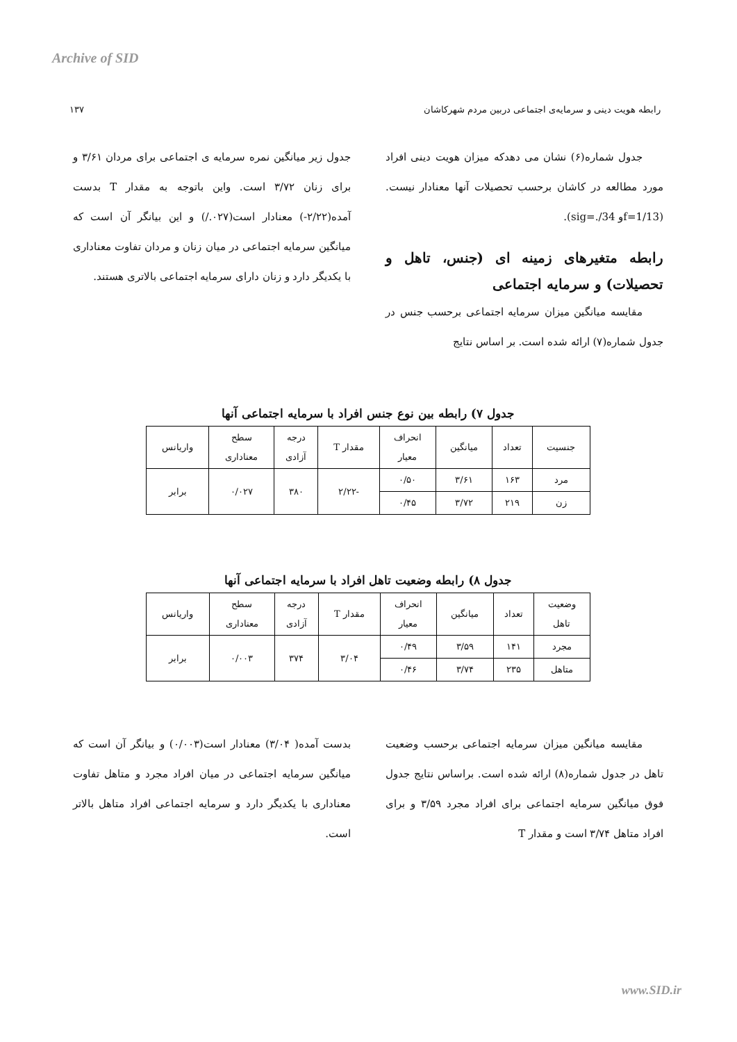Archive of SID
رابطه هویت دینی و سرمایه‌ی اجتماعی دربین مردم شهرکاشان ۱۳۷
جدول شماره(۶) نشان می دهدکه میزان هویت دینی افراد مورد مطالعه در کاشان برحسب تحصیلات آنها معنادار نیست. (f=1/13و sig=./34).
رابطه متغیرهای زمینه ای (جنس، تاهل و تحصیلات) و سرمایه اجتماعی
مقایسه میانگین میزان سرمایه اجتماعی برحسب جنس در جدول شماره(۷) ارائه شده است. بر اساس نتایج
جدول زیر میانگین نمره سرمایه ی اجتماعی برای مردان ۳/۶۱ و برای زنان ۳/۷۲ است. واین باتوجه به مقدار T بدست آمده(۲/۲۲-) معنادار است(۰۲۷./) و این بیانگر آن است که میانگین سرمایه اجتماعی در میان زنان و مردان تفاوت معناداری با یکدیگر دارد و زنان دارای سرمایه اجتماعی بالاتری هستند.
جدول ۷) رابطه بین نوع جنس افراد با سرمایه اجتماعی آنها
| جنسیت | تعداد | میانگین | انحراف معیار | مقدار T | درجه آزادی | سطح معناداری | واریانس |
| --- | --- | --- | --- | --- | --- | --- | --- |
| مرد | ۱۶۳ | ۳/۶۱ | ۰/۵۰ | -۲/۲۲ | ۳۸۰ | ۰/۰۲۷ | برابر |
| زن | ۲۱۹ | ۳/۷۲ | ۰/۴۵ | | | | |
جدول ۸) رابطه وضعیت تاهل افراد با سرمایه اجتماعی آنها
| وضعیت تاهل | تعداد | میانگین | انحراف معیار | مقدار T | درجه آزادی | سطح معناداری | واریانس |
| --- | --- | --- | --- | --- | --- | --- | --- |
| مجرد | ۱۴۱ | ۳/۵۹ | ۰/۴۹ | ۳/۰۴ | ۳۷۴ | ۰/۰۰۳ | برابر |
| متاهل | ۲۳۵ | ۳/۷۴ | ۰/۴۶ | | | | |
مقایسه میانگین میزان سرمایه اجتماعی برحسب وضعیت تاهل در جدول شماره(۸) ارائه شده است. براساس نتایج جدول فوق میانگین سرمایه اجتماعی برای افراد مجرد ۳/۵۹ و برای افراد متاهل ۳/۷۴ است و مقدار T
بدست آمده( ۳/۰۴) معنادار است(۰/۰۰۳) و بیانگر آن است که میانگین سرمایه اجتماعی در میان افراد مجرد و متاهل تفاوت معناداری با یکدیگر دارد و سرمایه اجتماعی افراد متاهل بالاتر است.
www.SID.ir